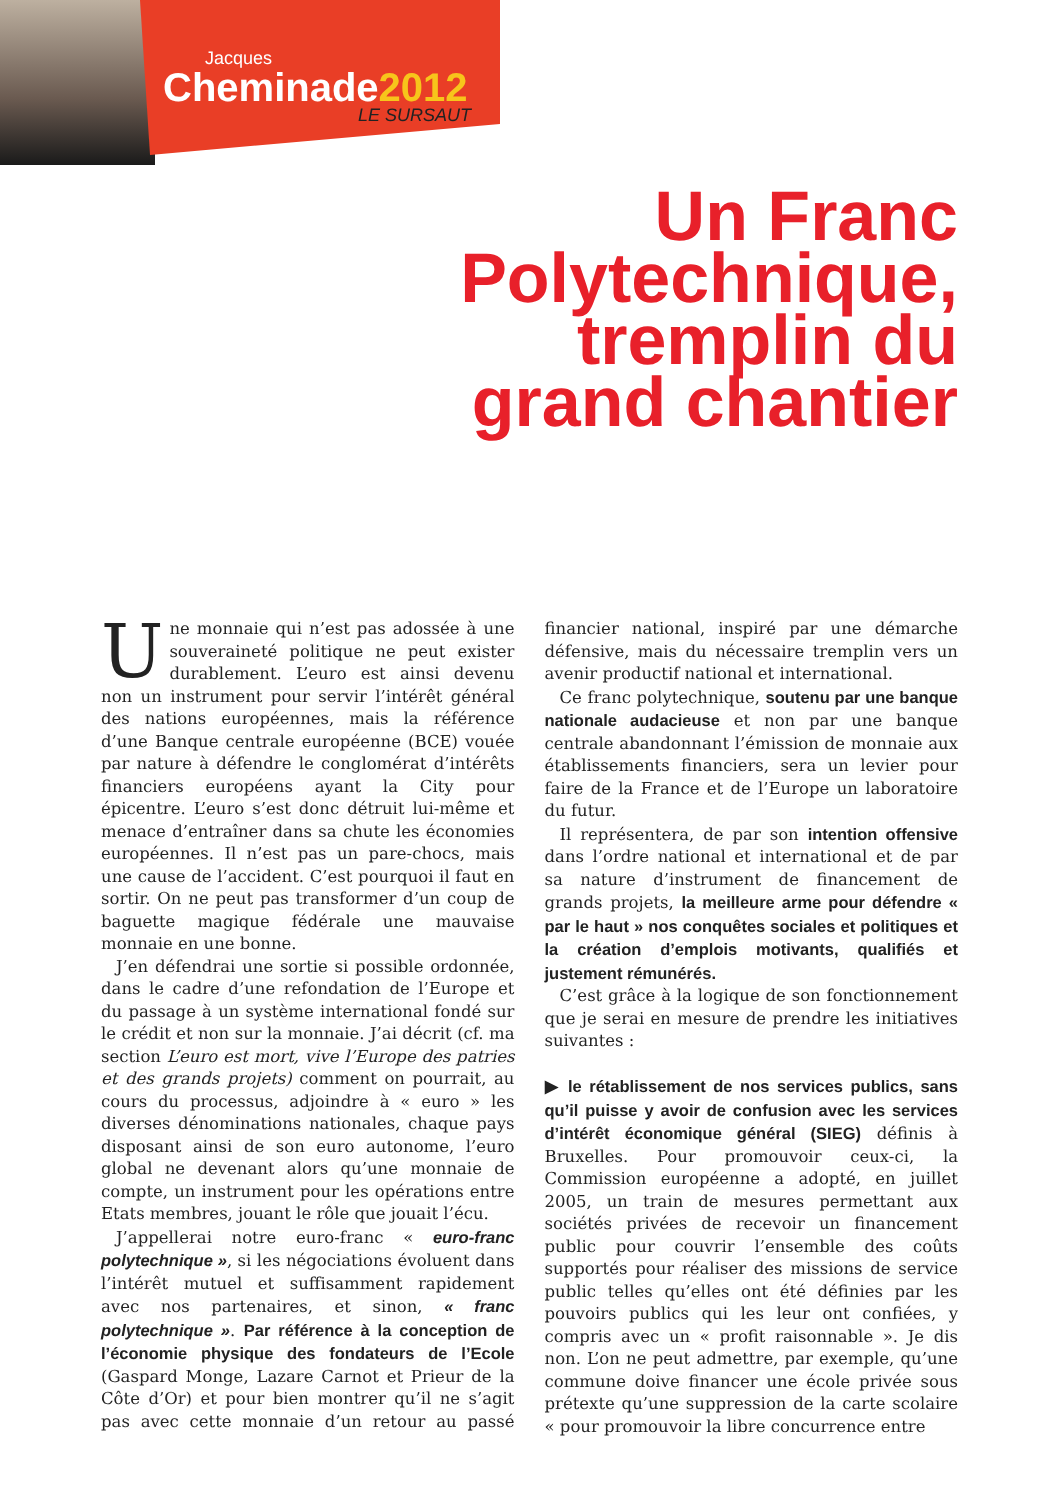Jacques
Cheminade2012
LE SURSAUT
Un Franc
Polytechnique,
tremplin du
grand chantier
Une monnaie qui n’est pas adossée à une souveraineté politique ne peut exister durablement. L’euro est ainsi devenu non un instrument pour servir l’intérêt général des nations européennes, mais la référence d’une Banque centrale européenne (BCE) vouée par nature à défendre le conglomérat d’intérêts financiers européens ayant la City pour épicentre. L’euro s’est donc détruit lui-même et menace d’entraîner dans sa chute les économies européennes. Il n’est pas un pare-chocs, mais une cause de l’accident. C’est pourquoi il faut en sortir. On ne peut pas transformer d’un coup de baguette magique fédérale une mauvaise monnaie en une bonne.
J’en défendrai une sortie si possible ordonnée, dans le cadre d’une refondation de l’Europe et du passage à un système international fondé sur le crédit et non sur la monnaie. J’ai décrit (cf. ma section L’euro est mort, vive l’Europe des patries et des grands projets) comment on pourrait, au cours du processus, adjoindre à « euro » les diverses dénominations nationales, chaque pays disposant ainsi de son euro autonome, l’euro global ne devenant alors qu’une monnaie de compte, un instrument pour les opérations entre Etats membres, jouant le rôle que jouait l’écu.
J’appellerai notre euro-franc « euro-franc polytechnique », si les négociations évoluent dans l’intérêt mutuel et suffisamment rapidement avec nos partenaires, et sinon, « franc polytechnique ». Par référence à la conception de l’économie physique des fondateurs de l’Ecole (Gaspard Monge, Lazare Carnot et Prieur de la Côte d’Or) et pour bien montrer qu’il ne s’agit pas avec cette monnaie d’un retour au passé financier national, inspiré par une démarche défensive, mais du nécessaire tremplin vers un avenir productif national et international.
Ce franc polytechnique, soutenu par une banque nationale audacieuse et non par une banque centrale abandonnant l’émission de monnaie aux établissements financiers, sera un levier pour faire de la France et de l’Europe un laboratoire du futur.
Il représentera, de par son intention offensive dans l’ordre national et international et de par sa nature d’instrument de financement de grands projets, la meilleure arme pour défendre « par le haut » nos conquêtes sociales et politiques et la création d’emplois motivants, qualifiés et justement rémunérés.
C’est grâce à la logique de son fonctionnement que je serai en mesure de prendre les initiatives suivantes :
▶ le rétablissement de nos services publics, sans qu’il puisse y avoir de confusion avec les services d’intérêt économique général (SIEG) définis à Bruxelles. Pour promouvoir ceux-ci, la Commission européenne a adopté, en juillet 2005, un train de mesures permettant aux sociétés privées de recevoir un financement public pour couvrir l’ensemble des coûts supportés pour réaliser des missions de service public telles qu’elles ont été définies par les pouvoirs publics qui les leur ont confiées, y compris avec un « profit raisonnable ». Je dis non. L’on ne peut admettre, par exemple, qu’une commune doive financer une école privée sous prétexte qu’une suppression de la carte scolaire « pour promouvoir la libre concurrence entre